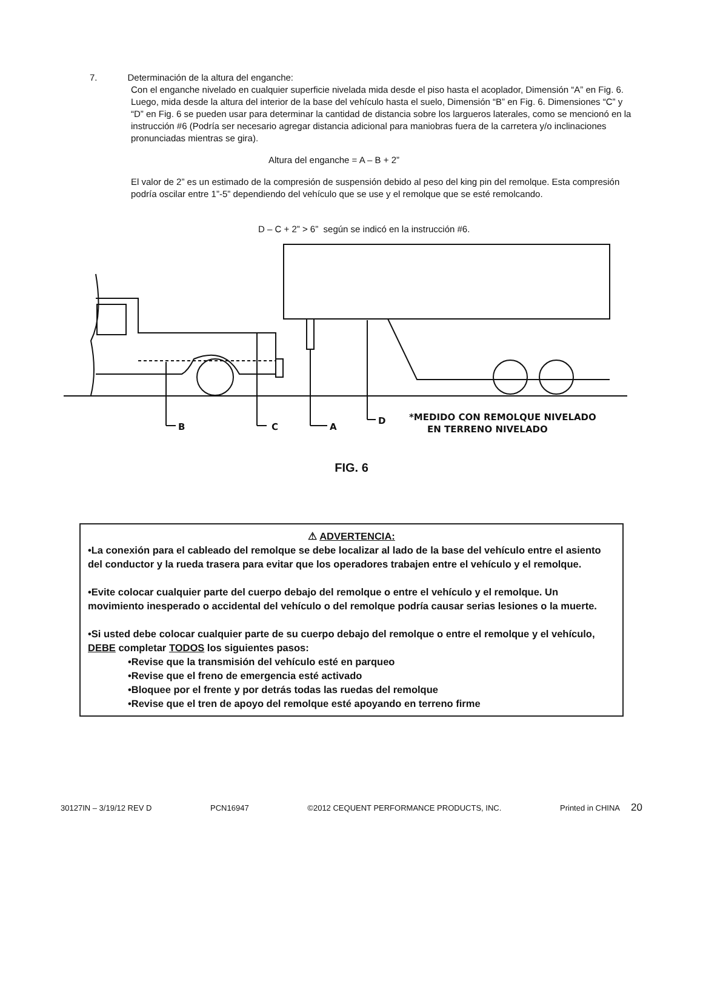7. Determinación de la altura del enganche:
Con el enganche nivelado en cualquier superficie nivelada mida desde el piso hasta el acoplador, Dimensión “A” en Fig. 6. Luego, mida desde la altura del interior de la base del vehículo hasta el suelo, Dimensión “B” en Fig. 6. Dimensiones “C” y “D” en Fig. 6 se pueden usar para determinar la cantidad de distancia sobre los largueros laterales, como se mencionó en la instrucción #6 (Podría ser necesario agregar distancia adicional para maniobras fuera de la carretera y/o inclinaciones pronunciadas mientras se gira).
Altura del enganche = A – B + 2”
El valor de 2” es un estimado de la compresión de suspensión debido al peso del king pin del remolque. Esta compresión podría oscilar entre 1”-5” dependiendo del vehículo que se use y el remolque que se esté remolcando.
D – C + 2” > 6” según se indicó en la instrucción #6.
B
C
A
D
*MEDIDO CON REMOLQUE NIVELADO
EN TERRENO NIVELADO
FIG. 6
⚠ ADVERTENCIA:
•La conexión para el cableado del remolque se debe localizar al lado de la base del vehículo entre el asiento del conductor y la rueda trasera para evitar que los operadores trabajen entre el vehículo y el remolque.
•Evite colocar cualquier parte del cuerpo debajo del remolque o entre el vehículo y el remolque. Un movimiento inesperado o accidental del vehículo o del remolque podría causar serias lesiones o la muerte.
•Si usted debe colocar cualquier parte de su cuerpo debajo del remolque o entre el remolque y el vehículo, DEBE completar TODOS los siguientes pasos:
•Revise que la transmisión del vehículo esté en parqueo
•Revise que el freno de emergencia esté activado
•Bloquee por el frente y por detrás todas las ruedas del remolque
•Revise que el tren de apoyo del remolque esté apoyando en terreno firme
30127IN – 3/19/12 REV D PCN16947 ©2012 CEQUENT PERFORMANCE PRODUCTS, INC. Printed in CHINA 20